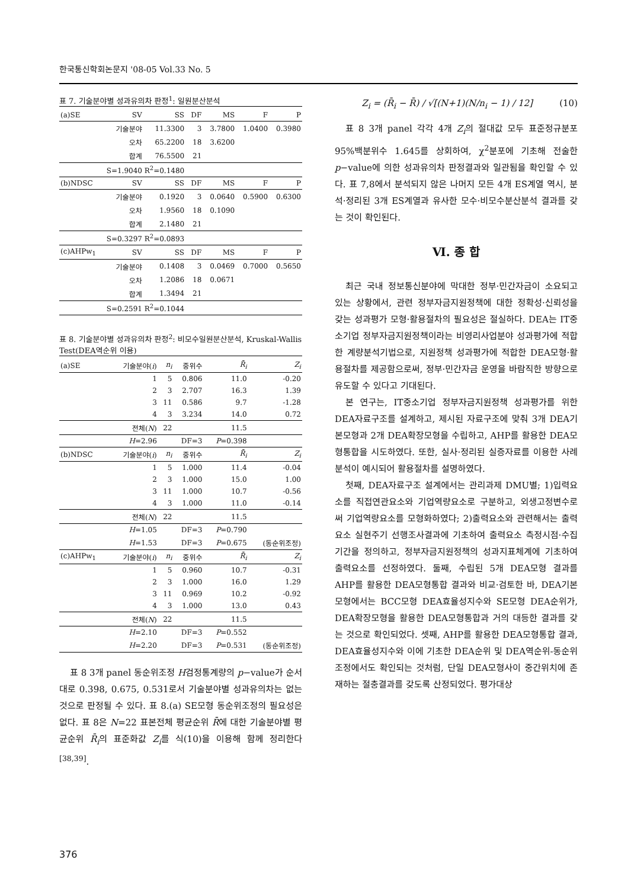한국통신학회논문지 '08-05 Vol.33 No. 5
표 7. 기술분야별 성과유의차 판정<sup>1</sup>: 일원분산분석
| (a)SE | SV | SS | DF | MS | F | P |
| --- | --- | --- | --- | --- | --- | --- |
| | 기술분야 | 11.3300 | 3 | 3.7800 | 1.0400 | 0.3980 |
| | 오차 | 65.2200 | 18 | 3.6200 | | |
| | 합계 | 76.5500 | 21 | | | |
| | S=1.9040 R<sup>2</sup>=0.1480 | | | | | |
| (b)NDSC | SV | SS | DF | MS | F | P |
| | 기술분야 | 0.1920 | 3 | 0.0640 | 0.5900 | 0.6300 |
| | 오차 | 1.9560 | 18 | 0.1090 | | |
| | 합계 | 2.1480 | 21 | | | |
| | S=0.3297 R<sup>2</sup>=0.0893 | | | | | |
| (c)AHPw<sub>1</sub> | SV | SS | DF | MS | F | P |
| | 기술분야 | 0.1408 | 3 | 0.0469 | 0.7000 | 0.5650 |
| | 오차 | 1.2086 | 18 | 0.0671 | | |
| | 합계 | 1.3494 | 21 | | | |
| | S=0.2591 R<sup>2</sup>=0.1044 | | | | | |
표 8. 기술분야별 성과유의차 판정<sup>2</sup>: 비모수일원분산분석, Kruskal-Wallis Test(DEA역순위 이용)
| (a)SE | 기술분야( i ) | n<sub>i</sub> | 중위수 | R̄<sub>i</sub> | Z<sub>i</sub> |
| --- | --- | --- | --- | --- | --- |
| | 1 | 5 | 0.806 | 11.0 | -0.20 |
| | 2 | 3 | 2.707 | 16.3 | 1.39 |
| | 3 | 11 | 0.586 | 9.7 | -1.28 |
| | 4 | 3 | 3.234 | 14.0 | 0.72 |
| | 전체( N ) | 22 | | 11.5 | |
| | H =2.96 | DF=3 | | P =0.398 | |
| (b)NDSC | 기술분야( i ) | n<sub>i</sub> | 중위수 | R̄<sub>i</sub> | Z<sub>i</sub> |
| | 1 | 5 | 1.000 | 11.4 | -0.04 |
| | 2 | 3 | 1.000 | 15.0 | 1.00 |
| | 3 | 11 | 1.000 | 10.7 | -0.56 |
| | 4 | 3 | 1.000 | 11.0 | -0.14 |
| | 전체( N ) | 22 | | 11.5 | |
| | H =1.05 | DF=3 | | P =0.790 | |
| | H =1.53 | DF=3 | | P =0.675 | (동순위조정) |
| (c)AHPw<sub>1</sub> | 기술분야( i ) | n<sub>i</sub> | 중위수 | R̄<sub>i</sub> | Z<sub>i</sub> |
| | 1 | 5 | 0.960 | 10.7 | -0.31 |
| | 2 | 3 | 1.000 | 16.0 | 1.29 |
| | 3 | 11 | 0.969 | 10.2 | -0.92 |
| | 4 | 3 | 1.000 | 13.0 | 0.43 |
| | 전체( N ) | 22 | | 11.5 | |
| | H =2.10 | DF=3 | | P =0.552 | |
| | H =2.20 | DF=3 | | P =0.531 | (동순위조정) |
표 8 3개 panel 동순위조정 H검정통계량의 p−value가 순서대로 0.398, 0.675, 0.531로서 기술분야별 성과유의차는 없는 것으로 판정될 수 있다. 표 8.(a) SE모형 동순위조정의 필요성은 없다. 표 8은 N=22 표본전체 평균순위 R̄에 대한 기술분야별 평균순위 R̄<sub>i</sub>의 표준화값 Z<sub>i</sub>를 식(10)을 이용해 함께 정리한다<sup>[38,39]</sup>.
Z<sub>i</sub> = (R̄<sub>i</sub> − R̄) / √[(N+1)(N/n<sub>i</sub> − 1) / 12] (10)
표 8 3개 panel 각각 4개 Z<sub>i</sub>의 절대값 모두 표준정규분포 95%백분위수 1.645를 상회하여, χ<sup>2</sup>분포에 기초해 전술한 p−value에 의한 성과유의차 판정결과와 일관됨을 확인할 수 있다. 표 7,8에서 분석되지 않은 나머지 모든 4개 ES계열 역시, 분석·정리된 3개 ES계열과 유사한 모수·비모수분산분석 결과를 갖는 것이 확인된다.
Ⅵ. 종 합
최근 국내 정보통신분야에 막대한 정부·민간자금이 소요되고 있는 상황에서, 관련 정부자금지원정책에 대한 정확성·신뢰성을 갖는 성과평가 모형·활용절차의 필요성은 절실하다. DEA는 IT중소기업 정부자금지원정책이라는 비영리사업분야 성과평가에 적합한 계량분석기법으로, 지원정책 성과평가에 적합한 DEA모형·활용절차를 제공함으로써, 정부·민간자금 운영을 바람직한 방향으로 유도할 수 있다고 기대된다.
본 연구는, IT중소기업 정부자금지원정책 성과평가를 위한 DEA자료구조를 설계하고, 제시된 자료구조에 맞춰 3개 DEA기본모형과 2개 DEA확장모형을 수립하고, AHP를 활용한 DEA모형통합을 시도하였다. 또한, 실사·정리된 실증자료를 이용한 사례분석이 예시되어 활용절차를 설명하였다.
첫째, DEA자료구조 설계에서는 관리과제 DMU별; 1)입력요소를 직접연관요소와 기업역량요소로 구분하고, 외생고정변수로써 기업역량요소를 모형화하였다; 2)출력요소와 관련해서는 출력요소 실현주기 선행조사결과에 기초하여 출력요소 측정시점·수집기간을 정의하고, 정부자금지원정책의 성과지표체계에 기초하여 출력요소를 선정하였다. 둘째, 수립된 5개 DEA모형 결과를 AHP를 활용한 DEA모형통합 결과와 비교·검토한 바, DEA기본모형에서는 BCC모형 DEA효율성지수와 SE모형 DEA순위가, DEA확장모형을 활용한 DEA모형통합과 거의 대등한 결과를 갖는 것으로 확인되었다. 셋째, AHP를 활용한 DEA모형통합 결과, DEA효율성지수와 이에 기초한 DEA순위 및 DEA역순위-동순위조정에서도 확인되는 것처럼, 단일 DEA모형사이 중간위치에 존재하는 절충결과를 갖도록 산정되었다. 평가대상
376